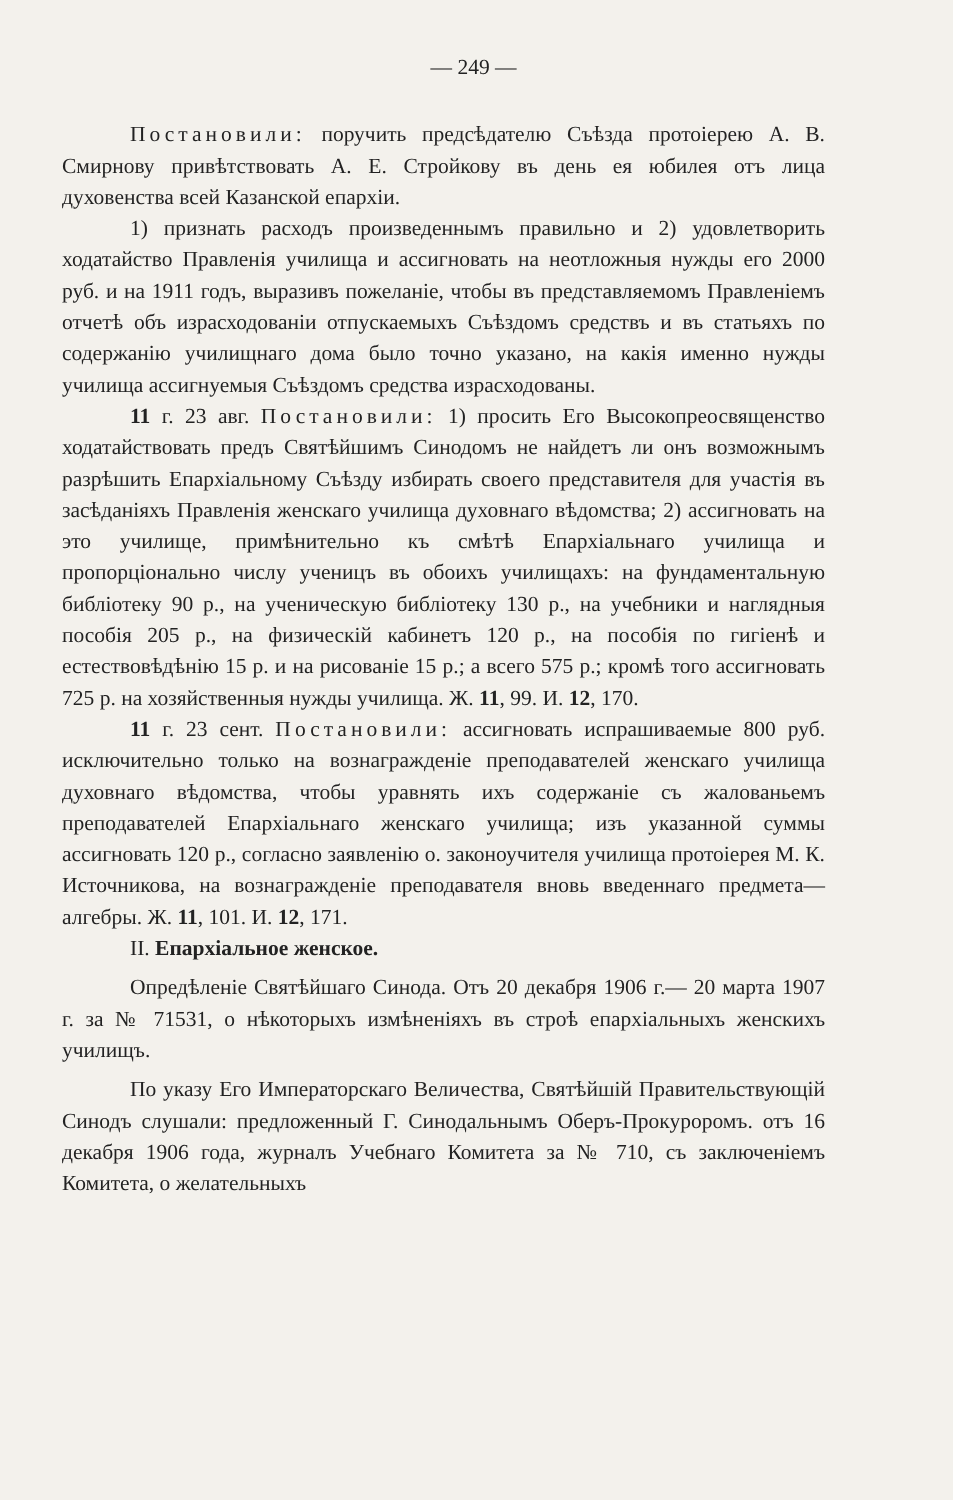— 249 —
Постановили: поручить предсѣдателю Съѣзда протоіерею А. В. Смирнову привѣтствовать А. Е. Стройкову въ день ея юбилея отъ лица духовенства всей Казанской епархіи.
1) признать расходъ произведеннымъ правильно и 2) удовлетворить ходатайство Правленія училища и ассигновать на неотложныя нужды его 2000 руб. и на 1911 годъ, выразивъ пожеланіе, чтобы въ представляемомъ Правленіемъ отчетѣ объ израсходованіи отпускаемыхъ Съѣздомъ средствъ и въ статьяхъ по содержанію училищнаго дома было точно указано, на какія именно нужды училища ассигнуемыя Съѣздомъ средства израсходованы.
11 г. 23 авг. Постановили: 1) просить Его Высокопреосвященство ходатайствовать предъ Святѣйшимъ Синодомъ не найдетъ ли онъ возможнымъ разрѣшить Епархіальному Съѣзду избирать своего представителя для участія въ засѣданіяхъ Правленія женскаго училища духовнаго вѣдомства; 2) ассигновать на это училище, примѣнительно къ смѣтѣ Епархіальнаго училища и пропорціонально числу ученицъ въ обоихъ училищахъ: на фундаментальную библіотеку 90 р., на ученическую библіотеку 130 р., на учебники и наглядныя пособія 205 р., на физическій кабинетъ 120 р., на пособія по гигіенѣ и естествовѣдѣнію 15 р. и на рисованіе 15 р.; а всего 575 р.; кромѣ того ассигновать 725 р. на хозяйственныя нужды училища. Ж. 11, 99. И. 12, 170.
11 г. 23 сент. Постановили: ассигновать испрашиваемые 800 руб. исключительно только на вознагражденіе преподавателей женскаго училища духовнаго вѣдомства, чтобы уравнять ихъ содержаніе съ жалованьемъ преподавателей Епархіальнаго женскаго училища; изъ указанной суммы ассигновать 120 р., согласно заявленію о. законоучителя училища протоіерея М. К. Источникова, на вознагражденіе преподавателя вновь введеннаго предмета— алгебры. Ж. 11, 101. И. 12, 171.
II. Епархіальное женское.
Опредѣленіе Святѣйшаго Синода. Отъ 20 декабря 1906 г.— 20 марта 1907 г. за № 71531, о нѣкоторыхъ измѣненіяхъ въ строѣ епархіальныхъ женскихъ училищъ.
По указу Его Императорскаго Величества, Святѣйшій Правительствующій Синодъ слушали: предложенный Г. Синодальнымъ Оберъ-Прокуроромъ. отъ 16 декабря 1906 года, журналъ Учебнаго Комитета за № 710, съ заключеніемъ Комитета, о желательныхъ